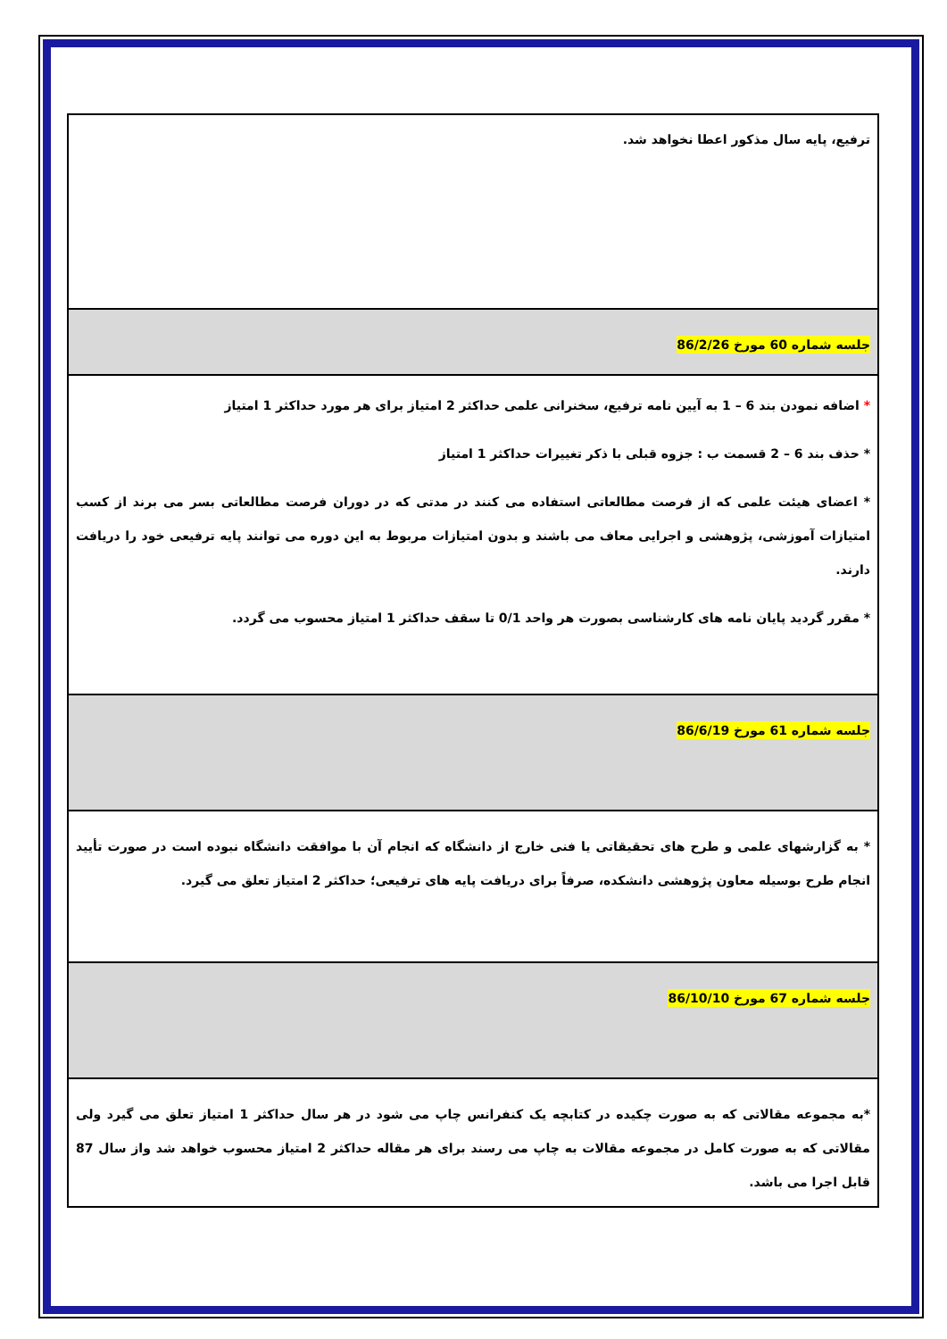| ترفیع، پایه سال مذکور اعطا نخواهد شد. |
| جلسه شماره 60 مورخ 86/2/26 |
| * اضافه نمودن بند 6 – 1 به آیین نامه ترفیع، سخنرانی علمی حداکثر 2 امتیاز برای هر مورد حداکثر 1 امتیاز * حذف بند 6 – 2 قسمت ب : جزوه قبلی با ذکر تغییرات حداکثر 1 امتیاز * اعضای هیئت علمی که از فرصت مطالعاتی استفاده می کنند در مدتی که در دوران فرصت مطالعاتی بسر می برند از کسب امتیازات آموزشی، پژوهشی و اجرایی معاف می باشند و بدون امتیازات مربوط به این دوره می توانند پایه ترفیعی خود را دریافت دارند. * مقرر گردید پایان نامه های کارشناسی بصورت هر واحد 0/1 تا سقف حداکثر 1 امتیاز محسوب می گردد. |
| جلسه شماره 61 مورخ 86/6/19 |
| * به گزارشهای علمی و طرح های تحقیقاتی یا فنی خارج از دانشگاه که انجام آن با موافقت دانشگاه نبوده است در صورت تأیید انجام طرح بوسیله معاون پژوهشی دانشکده، صرفاً برای دریافت پایه های ترفیعی؛ حداکثر 2 امتیاز تعلق می گیرد. |
| جلسه شماره 67 مورخ 86/10/10 |
| *به مجموعه مقالاتی که به صورت چکیده در کتابچه یک کنفرانس چاپ می شود در هر سال حداکثر 1 امتیاز تعلق می گیرد ولی مقالاتی که به صورت کامل در مجموعه مقالات به چاپ می رسند برای هر مقاله حداکثر 2 امتیاز محسوب خواهد شد واز سال 87 قابل اجرا می باشد. |